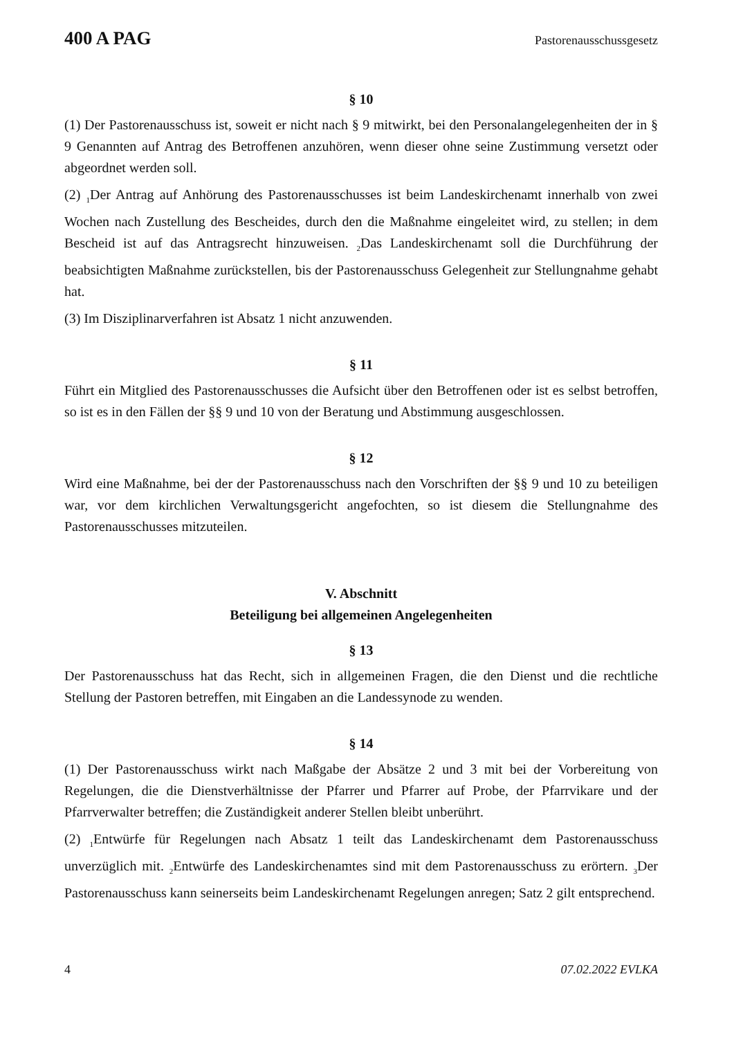400 A PAG Pastorenausschussgesetz
§ 10
(1) Der Pastorenausschuss ist, soweit er nicht nach § 9 mitwirkt, bei den Personalangelegenheiten der in § 9 Genannten auf Antrag des Betroffenen anzuhören, wenn dieser ohne seine Zustimmung versetzt oder abgeordnet werden soll.
(2) <sub>1</sub>Der Antrag auf Anhörung des Pastorenausschusses ist beim Landeskirchenamt innerhalb von zwei Wochen nach Zustellung des Bescheides, durch den die Maßnahme eingeleitet wird, zu stellen; in dem Bescheid ist auf das Antragsrecht hinzuweisen. <sub>2</sub>Das Landeskirchenamt soll die Durchführung der beabsichtigten Maßnahme zurückstellen, bis der Pastorenausschuss Gelegenheit zur Stellungnahme gehabt hat.
(3) Im Disziplinarverfahren ist Absatz 1 nicht anzuwenden.
§ 11
Führt ein Mitglied des Pastorenausschusses die Aufsicht über den Betroffenen oder ist es selbst betroffen, so ist es in den Fällen der §§ 9 und 10 von der Beratung und Abstimmung ausgeschlossen.
§ 12
Wird eine Maßnahme, bei der der Pastorenausschuss nach den Vorschriften der §§ 9 und 10 zu beteiligen war, vor dem kirchlichen Verwaltungsgericht angefochten, so ist diesem die Stellungnahme des Pastorenausschusses mitzuteilen.
V. Abschnitt
Beteiligung bei allgemeinen Angelegenheiten
§ 13
Der Pastorenausschuss hat das Recht, sich in allgemeinen Fragen, die den Dienst und die rechtliche Stellung der Pastoren betreffen, mit Eingaben an die Landessynode zu wenden.
§ 14
(1) Der Pastorenausschuss wirkt nach Maßgabe der Absätze 2 und 3 mit bei der Vorbereitung von Regelungen, die die Dienstverhältnisse der Pfarrer und Pfarrer auf Probe, der Pfarrvikare und der Pfarrverwalter betreffen; die Zuständigkeit anderer Stellen bleibt unberührt.
(2) <sub>1</sub>Entwürfe für Regelungen nach Absatz 1 teilt das Landeskirchenamt dem Pastorenausschuss unverzüglich mit. <sub>2</sub>Entwürfe des Landeskirchenamtes sind mit dem Pastorenausschuss zu erörtern. <sub>3</sub>Der Pastorenausschuss kann seinerseits beim Landeskirchenamt Regelungen anregen; Satz 2 gilt entsprechend.
4 07.02.2022 EVLKA